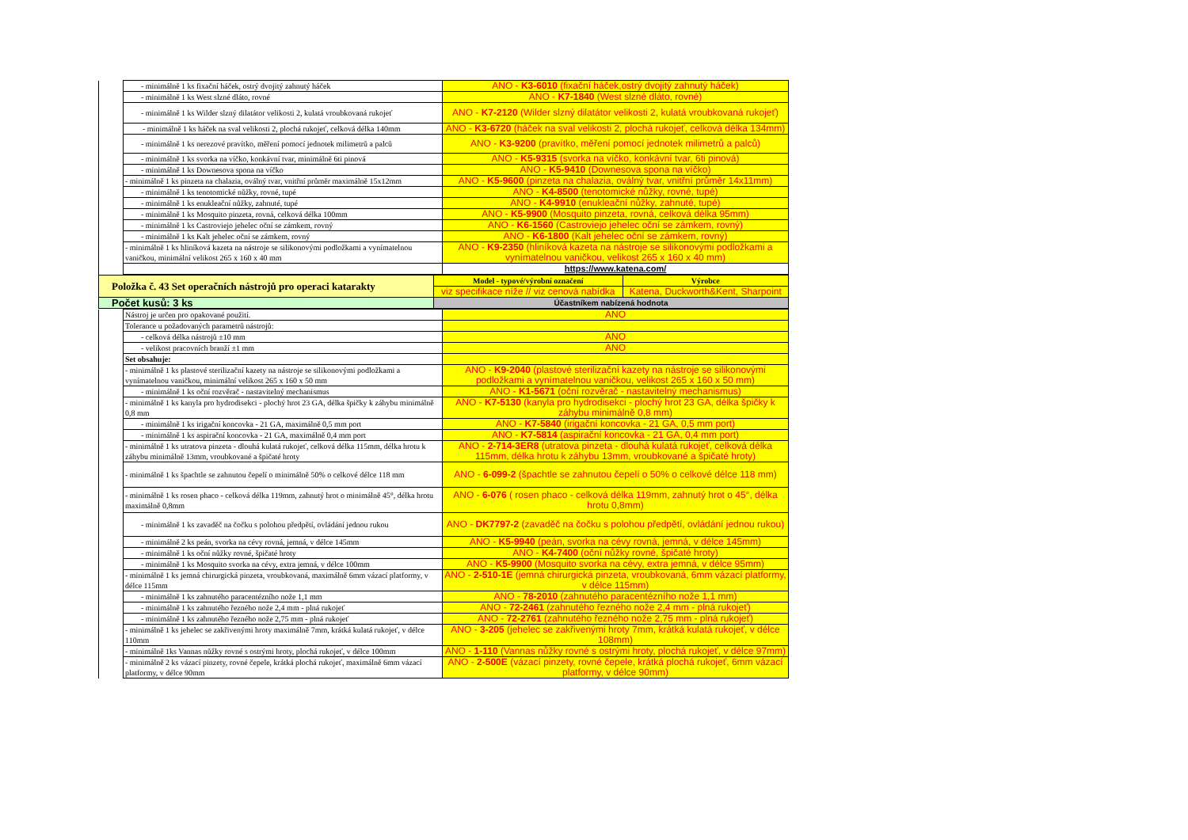| | - minimálně 1 ks fixační háček, ostrý dvojitý zahnutý háček | ANO - K3-6010 (fixační háček,ostrý dvojitý zahnutý háček) |
| | - minimálně 1 ks West slzné dláto, rovné | ANO - K7-1840 (West slzné dláto, rovné) |
| | - minimálně 1 ks Wilder slzný dilatátor velikosti 2, kulatá vroubkovaná rukojeť | ANO - K7-2120 (Wilder slzný dilatátor velikosti 2, kulatá vroubkovaná rukojeť) |
| | - minimálně 1 ks háček na sval velikosti 2, plochá rukojeť, celková délka 140mm | ANO - K3-6720 (háček na sval velikosti 2, plochá rukojeť, celková délka 134mm) |
| | - minimálně 1 ks nerezové pravítko, měření pomocí jednotek milimetrů a palců | ANO - K3-9200 (pravítko, měření pomocí jednotek milimetrů a palců) |
| | - minimálně 1 ks svorka na víčko, konkávní tvar, minimálně 6ti pinová | ANO - K5-9315 (svorka na víčko, konkávní tvar, 6ti pinová) |
| | - minimálně 1 ks Downesova spona na víčko | ANO - K5-9410 (Downesova spona na víčko) |
| | - minimálně 1 ks pinzeta na chalazia, oválný tvar, vnitřní průměr maximálně 15x12mm | ANO - K5-9600 (pinzeta na chalazia, oválný tvar, vnitřní průměr 14x11mm) |
| | - minimálně 1 ks tenotomické nůžky, rovné, tupé | ANO - K4-8500 (tenotomické nůžky, rovné, tupé) |
| | - minimálně 1 ks enukleační nůžky, zahnuté, tupé | ANO - K4-9910 (enukleační nůžky, zahnuté, tupé) |
| | - minimálně 1 ks Mosquito pinzeta, rovná, celková délka 100mm | ANO - K5-9900 (Mosquito pinzeta, rovná, celková délka 95mm) |
| | - minimálně 1 ks Castroviejo jehelec oční se zámkem, rovný | ANO - K6-1560 (Castroviejo jehelec oční se zámkem, rovný) |
| | - minimálně 1 ks Kalt jehelec oční se zámkem, rovný | ANO - K6-1800 (Kalt jehelec oční se zámkem, rovný) |
| | - minimálně 1 ks hliníková kazeta na nástroje se silikonovými podložkami a vynímatelnou vaničkou, minimální velikost 265 x 160 x 40 mm | ANO - K9-2350 (hliníková kazeta na nástroje se silikonovými podložkami a vynímatelnou vaničkou, velikost 265 x 160 x 40 mm) |
| | | https://www.katena.com/ |
| Položka č. 43 Set operačních nástrojů pro operaci katarakty | Model - typové/výrobní označení | Výrobce |
| | viz specifikace níže // viz cenová nabídka | Katena, Duckworth&Kent, Sharpoint |
| Počet kusů: 3 ks | Účastníkem nabízená hodnota | |
| | Nástroj je určen pro opakované použití. | ANO |
| | Tolerance u požadovaných parametrů nástrojů: | |
| | - celková délka nástrojů ±10 mm | ANO |
| | - velikost pracovních branží ±1 mm | ANO |
| | Set obsahuje: | |
| | - minimálně 1 ks plastové sterilizační kazety na nástroje se silikonovými podložkami a vynímatelnou vaničkou, minimální velikost 265 x 160 x 50 mm | ANO - K9-2040 (plastové sterilizační kazety na nástroje se silikonovými podložkami a vynímatelnou vaničkou, velikost 265 x 160 x 50 mm) |
| | - minimálně 1 ks oční rozvěrač - nastavitelný mechanismus | ANO - K1-5671 (oční rozvěrač - nastavitelný mechanismus) |
| | - minimálně 1 ks kanyla pro hydrodisekci - plochý hrot 23 GA, délka špičky k záhybu minimálně 0,8 mm | ANO - K7-5130 (kanyla pro hydrodisekci - plochý hrot 23 GA, délka špičky k záhybu minimálně 0,8 mm) |
| | - minimálně 1 ks irigační koncovka - 21 GA, maximálně 0,5 mm port | ANO - K7-5840 (irigační koncovka - 21 GA, 0,5 mm port) |
| | - minimálně 1 ks aspirační koncovka - 21 GA, maximálně 0,4 mm port | ANO - K7-5814 (aspirační koncovka - 21 GA, 0,4 mm port) |
| | - minimálně 1 ks utratova pinzeta - dlouhá kulatá rukojeť, celková délka 115mm, délka hrotu k záhybu minimálně 13mm, vroubkované a špičaté hroty | ANO - 2-714-3ER8 (utratova pinzeta - dlouhá kulatá rukojeť, celková délka 115mm, délka hrotu k záhybu 13mm, vroubkované a špičaté hroty) |
| | - minimálně 1 ks špachtle se zahnutou čepelí o minimálně 50% o celkové délce 118 mm | ANO - 6-099-2 (špachtle se zahnutou čepelí o 50% o celkové délce 118 mm) |
| | - minimálně 1 ks rosen phaco - celková délka 119mm, zahnutý hrot o minimálně 45°, délka hrotu maximálně 0,8mm | ANO - 6-076 ( rosen phaco - celková délka 119mm, zahnutý hrot o 45°, délka hrotu 0,8mm) |
| | - minimálně 1 ks zavaděč na čočku s polohou předpětí, ovládání jednou rukou | ANO - DK7797-2 (zavaděč na čočku s polohou předpětí, ovládání jednou rukou) |
| | - minimálně 2 ks peán, svorka na cévy rovná, jemná, v délce 145mm | ANO - K5-9940 (peán, svorka na cévy rovná, jemná, v délce 145mm) |
| | - minimálně 1 ks oční nůžky rovné, špičaté hroty | ANO - K4-7400 (oční nůžky rovné, špičaté hroty) |
| | - minimálně 1 ks Mosquito svorka na cévy, extra jemná, v délce 100mm | ANO - K5-9900 (Mosquito svorka na cévy, extra jemná, v délce 95mm) |
| | - minimálně 1 ks jemná chirurgická pinzeta, vroubkovaná, maximálně 6mm vázací platformy, v délce 115mm | ANO - 2-510-1E (jemná chirurgická pinzeta, vroubkovaná, 6mm vázací platformy, v délce 115mm) |
| | - minimálně 1 ks zahnutého paracentézního nože 1,1 mm | ANO - 78-2010 (zahnutého paracentézního nože 1,1 mm) |
| | - minimálně 1 ks zahnutého řezného nože 2,4 mm - plná rukojeť | ANO - 72-2461 (zahnutého řezného nože 2,4 mm - plná rukojeť) |
| | - minimálně 1 ks zahnutého řezného nože 2,75 mm - plná rukojeť | ANO - 72-2761 (zahnutého řezného nože 2,75 mm - plná rukojeť) |
| | - minimálně 1 ks jehelec se zakřivenými hroty maximálně 7mm, krátká kulatá rukojeť, v délce 110mm | ANO - 3-205 (jehelec se zakřivenými hroty 7mm, krátká kulatá rukojeť, v délce 108mm) |
| | - minimálně 1ks Vannas nůžky rovné s ostrými hroty, plochá rukojeť, v délce 100mm | ANO - 1-110 (Vannas nůžky rovné s ostrými hroty, plochá rukojeť, v délce 97mm) |
| | - minimálně 2 ks vázací pinzety, rovné čepele, krátká plochá rukojeť, maximálně 6mm vázací platformy, v délce 90mm | ANO - 2-500E (vázací pinzety, rovné čepele, krátká plochá rukojeť, 6mm vázací platformy, v délce 90mm) |